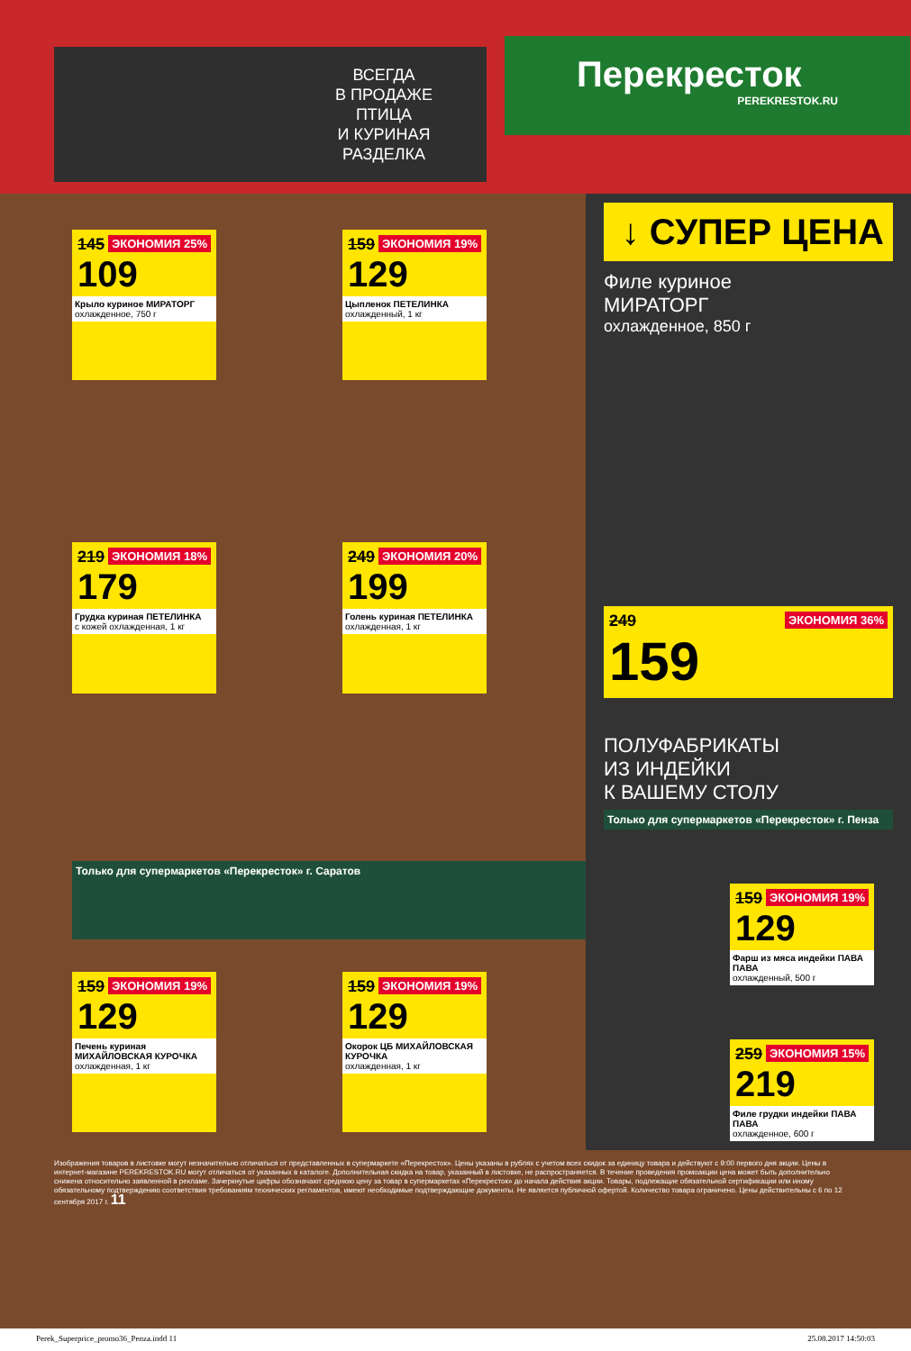ВСЕГДА
В ПРОДАЖЕ
ПТИЦА
И КУРИНАЯ
РАЗДЕЛКА
Перекресток
PEREKRESTOK.RU
ЭКОНОМИЯ 25%
145
109
Крыло куриное МИРАТОРГ
охлажденное, 750 г
ЭКОНОМИЯ 19%
159
129
Цыпленок ПЕТЕЛИНКА
охлажденный, 1 кг
ЭКОНОМИЯ 18%
219
179
Грудка куриная ПЕТЕЛИНКА
с кожей охлажденная, 1 кг
ЭКОНОМИЯ 20%
249
199
Голень куриная ПЕТЕЛИНКА
охлажденная, 1 кг
Только для супермаркетов «Перекресток» г. Саратов
ЭКОНОМИЯ 19%
159
129
Печень куриная МИХАЙЛОВСКАЯ КУРОЧКА
охлажденная, 1 кг
ЭКОНОМИЯ 19%
159
129
Окорок ЦБ МИХАЙЛОВСКАЯ КУРОЧКА
охлажденная, 1 кг
↓ СУПЕР ЦЕНА
Филе куриное
МИРАТОРГ
охлажденное, 850 г
ЭКОНОМИЯ 36%
249
159
ПОЛУФАБРИКАТЫ
ИЗ ИНДЕЙКИ
К ВАШЕМУ СТОЛУ
Только для супермаркетов «Перекресток» г. Пенза
ЭКОНОМИЯ 19%
159
129
Фарш из мяса индейки ПАВА ПАВА
охлажденный, 500 г
ЭКОНОМИЯ 15%
259
219
Филе грудки индейки ПАВА ПАВА
охлажденное, 600 г
Изображения товаров в листовке могут незначительно отличаться от представленных в супермаркете «Перекресток». Цены указаны в рублях с учетом всех скидок за единицу товара и действуют с 9:00 первого дня акции. Цены в интернет-магазине PEREKRESTOK.RU могут отличаться от указанных в каталоге. Дополнительная скидка на товар, указанный в листовке, не распространяется. В течение проведения промоакции цена может быть дополнительно снижена относительно заявленной в рекламе. Зачеркнутые цифры обозначают среднюю цену за товар в супермаркетах «Перекресток» до начала действия акции. Товары, подлежащие обязательной сертификации или иному обязательному подтверждению соответствия требованиям технических регламентов, имеют необходимые подтверждающие документы. Не является публичной офертой. Количество товара ограничено. Цены действительны с 6 по 12 сентября 2017 г. 11
Perek_Superprice_promo36_Penza.indd 11 25.08.2017 14:50:03